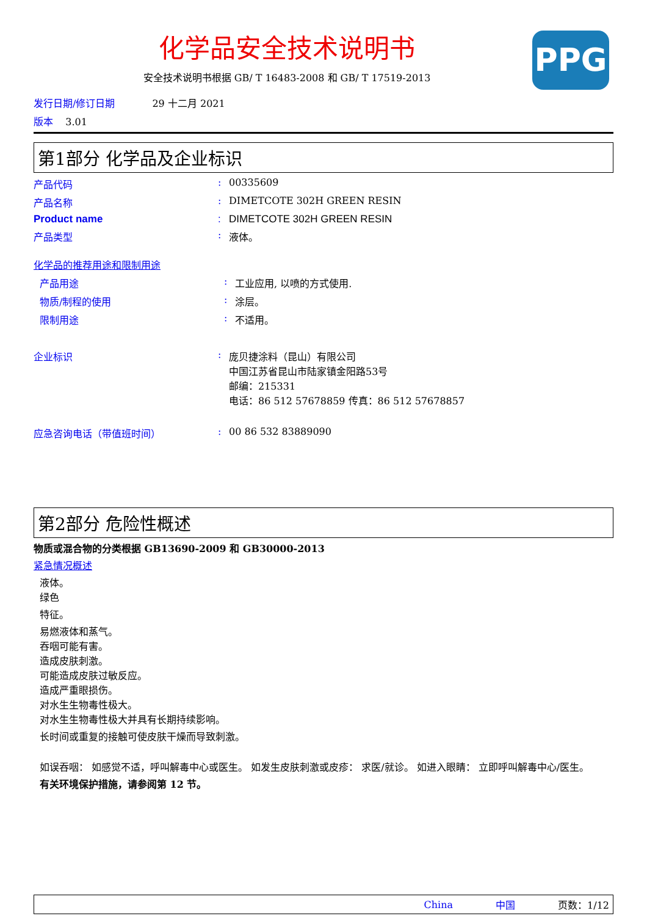PPG
化学品安全技术说明书
安全技术说明书根据 GB/ T 16483-2008 和 GB/ T 17519-2013
发行日期/修订日期 29 十二月 2021
版本 3.01
第1部分 化学品及企业标识
产品代码 : 00335609
产品名称 : DIMETCOTE 302H GREEN RESIN
Product name : DIMETCOTE 302H GREEN RESIN
产品类型 : 液体。
化学品的推荐用途和限制用途
产品用途 : 工业应用, 以喷的方式使用.
物质/制程的使用 : 涂层。
限制用途 : 不适用。
企业标识 : 庞贝捷涂料（昆山）有限公司
中国江苏省昆山市陆家镇金阳路53号
邮编：215331
电话：86 512 57678859 传真：86 512 57678857
应急咨询电话（带值班时间） : 00 86 532 83889090
第2部分 危险性概述
物质或混合物的分类根据 GB13690-2009 和 GB30000-2013
紧急情况概述
液体。
绿色
特征。
易燃液体和蒸气。
吞咽可能有害。
造成皮肤刺激。
可能造成皮肤过敏反应。
造成严重眼损伤。
对水生生物毒性极大。
对水生生物毒性极大并具有长期持续影响。
长时间或重复的接触可使皮肤干燥而导致刺激。
如误吞咽： 如感觉不适，呼叫解毒中心或医生。 如发生皮肤刺激或皮疹： 求医/就诊。 如进入眼睛： 立即呼叫解毒中心/医生。
有关环境保护措施，请参阅第 12 节。
China 中国 页数：1/12